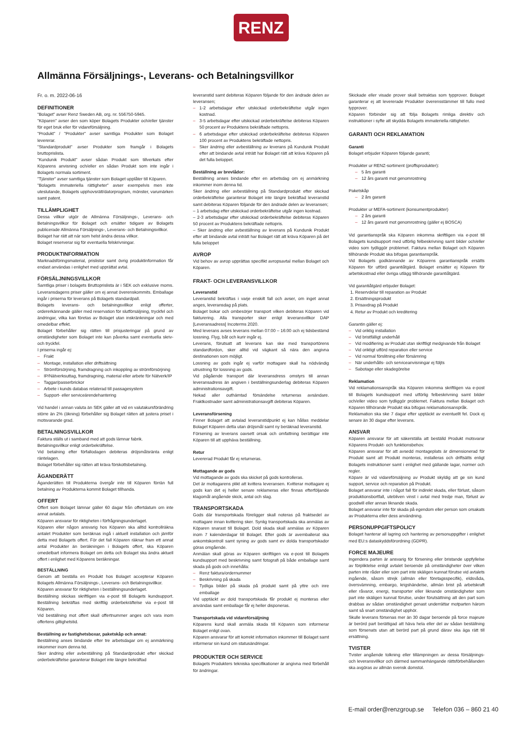RENZ
Allmänna Försäljnings-, Leverans- och Betalningsvillkor
Fr. o. m. 2022-06-16
DEFINITIONER
”Bolaget” avser Renz Sweden AB, org. nr. 556750-5945.
”Köparen” avser den som köper Bolagets Produkter och/eller tjänster för eget bruk eller för vidareförsäljning.
”Produkt” / ”Produkter” avser samtliga Produkter som Bolaget levererar.
”Standardprodukt” avser Produkter som framgår i Bolagets bruttoprislista.
”Kundunik Produkt” avser sådan Produkt som tillverkats efter Köparens anvisning och/eller en sådan Produkt som inte ingår i Bolagets normala sortiment.
”Tjänster” avser samtliga tjänster som Bolaget upplåter till Köparen.
”Bolagets immateriella rättigheter” avser exempelvis men inte uteslutande, Bolagets upphovsrätt/datorprogram, mönster, varumärken samt patent.
TILLÄMPLIGHET
Dessa villkor utgör de Allmänna Försäljnings-, Leverans- och Betalningsvillkor för Bolaget och ersätter tidigare av Bolagets publicerade Allmänna Försäljnings-, Leverans- och Betalningsvillkor.
Bolaget har rätt att när som helst ändra dessa villkor.
Bolaget reserverar sig för eventuella felskrivningar.
PRODUKTINFORMATION
Marknadsföringsmaterial, prislistor samt övrig produktinformation får endast användas i enlighet med upprättat avtal.
FÖRSÄLJNINGSVILLKOR
Samtliga priser i bolagets Bruttoprislista är i SEK och exklusive moms. Leveransdagens priser gäller om ej annat överenskommits. Emballage ingår i priserna för leverans på Bolagets standardpall.
Bolagets leverans- och betalningsvillkor enligt offerter, ordererkännande gäller med reservation för slutförsäljning, tryckfel och ändringar, vilka kan företas av Bolaget utan inskränkningar och med omedelbar effekt.
Bolaget förbehåller sig rätten till prisjusteringar på grund av omständigheter som Bolaget inte kan påverka samt eventuella skriv- och tryckfel.
I priserna ingår ej:
– Frakt
– Montage, installation eller driftsättning
– Strömförsörjning, framdragning och inkoppling av strömförsörjning
– IP/Nätverksuttag, framdragning, material eller arbete för Nätverk/IP
– Taggar/passerbrickor
– Arbete i kunds databas relaterad till passagesystem
– Support- eller serviceärendehantering
Vid handel i annan valuta än SEK gäller att vid en valutakursförändring större än 2% (ökning) förbehåller sig Bolaget rätten att justera priset i motsvarande grad.
BETALNINGSVILLKOR
Faktura ställs ut i samband med att gods lämnar fabrik.
Betalningsvillkor enligt orderbekräftelse.
Vid betalning efter förfallodagen debiteras dröjsmålsränta enligt räntelagen.
Bolaget förbehåller sig rätten att kräva förskottsbetalning.
ÄGANDERÄTT
Äganderätten till Produkterna övergår inte till Köparen förrän full betalning av Produkterna kommit Bolaget tillhanda.
OFFERT
Offert som Bolaget lämnar gäller 60 dagar från offertdatum om inte annat avtalats.
Köparen ansvarar för riktigheten i förfrågningsunderlaget.
Köparen eller någon ansvarig hos Köparen ska alltid kontrollräkna antalet Produkter som beräknas ingå i aktuell installation och jämför detta med Bolagets offert. För det fall Köparen räknar fram ett annat antal Produkter än beräkningen i Bolagets offert, ska Köparen omedelbart informera Bolaget om detta och Bolaget ska ändra aktuell offert i enlighet med Köparens beräkningar.
BESTÄLLNING
Genom att beställa en Produkt hos Bolaget accepterar Köparen Bolagets Allmänna Försäljnings-, Leverans- och Betalningsvillkor.
Köparen ansvarar för riktigheten i beställningsunderlaget.
Beställning skickas skriftligen via e-post till Bolagets kundsupport. Beställning bekräftas med skriftlig orderbekräftelse via e-post till Köparen.
Vid beställning mot offert skall offertnummer anges och vara inom offertens giltighetstid.
Beställning av fastighetsboxar, paketskåp och annat:
Beställning anses bindande efter tre arbetsdagar om ej anmärkning inkommer inom denna tid.
Sker ändring eller avbeställning på Standardprodukt efter skickad orderbekräftelse garanterar Bolaget inte längre bekräftad
leveranstid samt debiteras Köparen följande för den ändrade delen av leveransen;
– 1-2 arbetsdagar efter utskickad orderbekräftelse utgår ingen kostnad.
– 3-5 arbetsdagar efter utskickad orderbekräftelse debiteras Köparen 50 procent av Produktens bekräftade nettopris.
– 6 arbetsdagar efter utskickad orderbekräftelse debiteras Köparen 100 procent av Produktens bekräftade nettopris.
– Sker ändring eller avbeställning av leverans på Kundunik Produkt efter att bindande avtal inträtt har Bolaget rätt att kräva Köparen på det fulla beloppet.
Beställning av brevlådor:
Beställning anses bindande efter en arbetsdag om ej anmärkning inkommer inom denna tid.
Sker ändring eller avbeställning på Standardprodukt efter skickad orderbekräftelse garanterar Bolaget inte längre bekräftad leveranstid samt debiteras Köparen följande för den ändrade delen av leveransen;
– 1 arbetsdag efter utskickad orderbekräftelse utgår ingen kostnad.
– 2-3 arbetsdagar efter utskickad orderbekräftelse debiteras Köparen 50 procent av Produktens bekräftade nettopris.
– Sker ändring eller avbeställning av leverans på Kundunik Produkt efter att bindande avtal inträtt har Bolaget rätt att kräva Köparen på det fulla beloppet
AVROP
Vid behov av avrop upprättas specifikt avropsavtal mellan Bolaget och Köparen.
FRAKT- OCH LEVERANSVILLKOR
Leveranstid
Leveranstid bekräftas i varje enskilt fall och avser, om inget annat anges, leveransdag på plats.
Bolaget bokar och ombesörjer transport vilken debiteras Köparen vid fakturering. Alla transporter sker enligt leveransvillkor DAP [Leveransadress] Incoterms 2020.
Med leverans avses leverans mellan 07:00 – 16:00 och ej tidsbestämd lossning. Flyg, båt och kurir ingår ej.
Leverans, förutsatt att leverans kan ske med transportörens standardfordon, sker alltid vid vägkant så nära den angivna destinationen som möjligt.
Lossning av gods ingår ej varför mottagare skall ha nödvändig utrustning för lossning av gods.
Vid pågående transport där leveransdress omstyrs till annan leveransadress än angiven i beställningsunderlag debiteras Köparen administrationsavgift.
Nekad aller outhämtad försändelse returneras avsändare. Fraktkostnader samt administrationsavgift debiteras Köparen.
Leveransförsening
Finner Bolaget att avtalad leveranstidpunkt ej kan hållas meddelar Bolaget Köparen detta utan dröjsmål samt ny beräknad leveranstid.
Försening av leverans oavsett orsak och omfattning berättigar inte Köparen till att upphäva beställning.
Retur
Levererad Produkt får ej returneras.
Mottagande av gods
Vid mottagande av gods ska skicket på gods kontrolleras.
Det är mottagarens plikt att kvittera leveransen. Kvitterar mottagare ej gods kan det ej heller senare reklameras eller finnas efterföljande klagomål angående skick, antal och slag.
TRANSPORTSKADA
Gods där transportskada föreligger skall noteras på fraktsedel av mottagare innan kvittering sker. Synlig transportskada ska anmälas av Köparen snarast till Bolaget. Dold skada skall anmälas av Köparen inom 7 kalenderdagar till Bolaget. Efter gods är avemballerat ska ankomtskontroll samt syning av gods samt ev dolda transportskador göras omgående.
Anmälan skall göras av Köparen skriftligen via e-post till Bolagets kundsupport med beskrivning samt fotografi på både emballage samt skada på gods och innehålla:
– Renz faktura/ordernummer
– Beskrivning på skada
– Tydliga bilder på skada på produkt samt på yttre och inre emballage
Vid upptäckt av dold transportskada får produkt ej monteras eller användas samt emballage får ej heller disponeras.
Transportskada vid vidareförsäljning
Köparens kund skall anmäla skada till Köparen som informerar Bolaget enligt ovan.
Köparen ansvarar för att korrekt information inkommer till Bolaget samt informerar sin kund om statusändringar.
PRODUKTER OCH SERVICE
Bolagets Produkters tekniska specifikationer är angivna med förbehåll för ändringar.
Skickade eller visade prover skall betraktas som typprover. Bolaget garanterar ej att levererade Produkter överensstämmer till fullo med typprover.
Köparen förbinder sig att följa Bolagets rimliga direktiv och instruktioner i syfte att skydda Bolagets immateriella rättigheter.
GARANTI OCH REKLAMATION
Garanti
Bolaget erbjuder Köparen följande garanti;
Produkter ur RENZ-sortiment (proffsprodukter):
– 5 års garanti
– 12 års garanti mot genomrostning
Paketskåp
– 2 års garanti
Produkter ur MEFA-sortiment (konsumentprodukter)
– 2 års garanti
– 12 års garanti mot genomrostning (gäller ej BOSCA)
Vid garantianspråk ska Köparen inkomma skriftligen via e-post till Bolagets kundsupport med utförlig felbeskrivning samt bilder och/eller video som tydliggör problemet. Faktura mellan Bolaget och Köparen tillhörande Produkt ska bifogas garantianspråk.
Vid Bolagets godkännande av Köparens garantianspråk ersätts Köparen för utförd garantiåtgärd. Bolaget ersätter ej Köparen för arbetskostnad eller övriga utlägg tillhörande garantiåtgärd.
Vid garantiåtgärd erbjuder Bolaget:
1. Reservdelar till reparation av Produkt
2. Ersättningsprodukt
3. Prisavdrag på Produkt
4. Retur av Produkt och kreditering
Garantin gäller ej:
– Vid oriktig installation
– Vid bristfälligt underhåll
– Vid modifiering av Produkt utan skriftligt medgivande från Bolaget
– Vid oriktigt utförd reparation eller service
– Vid normal förslitning eller försämring
– När underhålls- och serviceanvisningar ej följts
– Sabotage eller skadegörelse
Reklamation
Vid reklamationsanspråk ska Köparen inkomma skriftligen via e-post till Bolagets kundsupport med utförlig felbeskrivning samt bilder och/eller video som tydliggör problemet. Faktura mellan Bolaget och Köparen tillhörande Produkt ska bifogas reklamationsanspråk.
Reklamation ska ske 7 dagar efter upptäckt av eventuellt fel. Dock ej senare än 30 dagar efter leverans.
ANSVAR
Köparen ansvarar för att säkerställa att beställd Produkt motsvarar Köparens Produkt- och funktionsbehov.
Köparen ansvarar för att avsedd montageplats är dimensionerad för Produkt samt att Produkt monteras, installeras och driftsätts enligt Bolagets instruktioner samt i enlighet med gällande lagar, normer och regler.
Köpare är vid vidareförsäljning av Produkt skyldig att ge sin kund support, service och reparation på Produkt.
Bolaget ansvarar inte i något fall för indirekt skada, eller förlust, såsom produktionsbortfall, utebliven vinst i avtal med tredje man, förlust av goodwill eller annan liknande skada.
Bolaget ansvarar inte för skada på egendom eller person som orsakats av Produkterna eller dess användning.
PERSONUPPGIFTSPOLICY
Bolaget hanterar all lagring och hantering av personuppgifter i enlighet med EU:s dataskyddsförordning (GDPR).
FORCE MAJEURE
Ingendera parten är ansvarig för försening eller bristande uppfyllelse av förpliktelse enligt avtalet beroende på omständigheter över vilken parten inte råder eller som part inte skäligen kunnat förutse vid avtalets ingående, såsom strejk (allmän eller företagsspecifik), eldsvåda, översvämning, embargo, krigshändelse, allmän brist på arbetskraft eller råvaror, energi, transporter eller liknande omständigheter som part inte skäligen kunnat förutse, under förutsättning att den part som drabbas av sådan omständighet genast underrättar motparten härom samt så snart omständighet upphör.
Skulle leverans försenas mer än 30 dagar beroende på force majeure är berörd part berättigad att häva hela eller del av sådan beställning som försenats utan att berörd part på grund därav ska äga rätt till ersättning.
TVISTER
Tvister angående tolkning eller tillämpningen av dessa försäljnings- och leveransvillkor och därmed sammanhängande rättsförbehållanden ska avgöras av allmän svensk domstol.
E-mail order@renzgroup.se Telefon 036 – 860 21 40